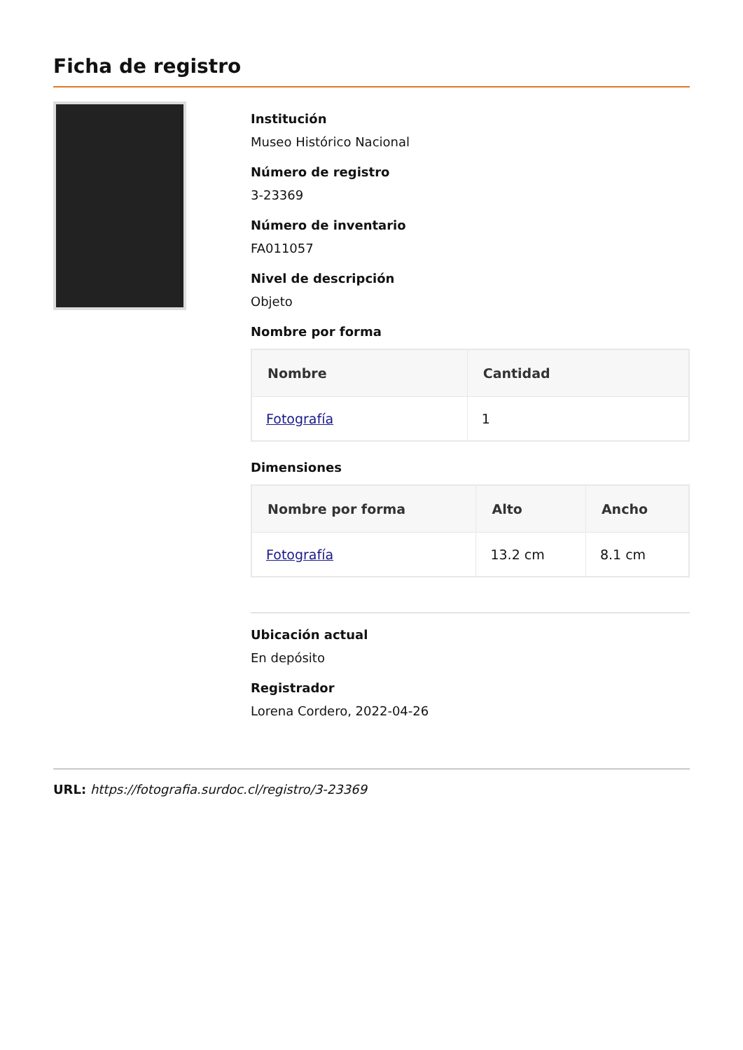Ficha de registro
Institución
Museo Histórico Nacional
Número de registro
3-23369
Número de inventario
FA011057
Nivel de descripción
Objeto
Nombre por forma
| Nombre | Cantidad |
| --- | --- |
| Fotografía | 1 |
Dimensiones
| Nombre por forma | Alto | Ancho |
| --- | --- | --- |
| Fotografía | 13.2 cm | 8.1 cm |
Ubicación actual
En depósito
Registrador
Lorena Cordero, 2022-04-26
URL: https://fotografia.surdoc.cl/registro/3-23369